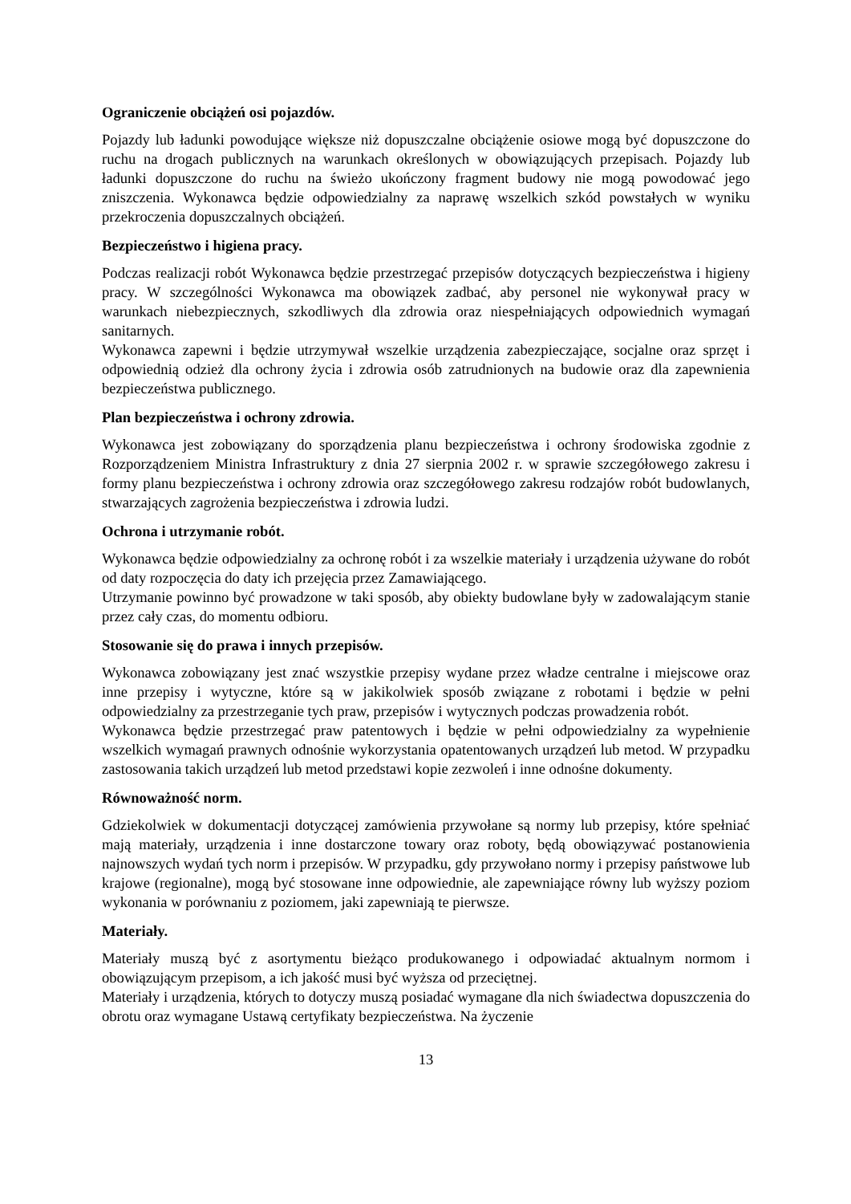Ograniczenie obciążeń osi pojazdów.
Pojazdy lub ładunki powodujące większe niż dopuszczalne obciążenie osiowe mogą być dopuszczone do ruchu na drogach publicznych na warunkach określonych w obowiązujących przepisach. Pojazdy lub ładunki dopuszczone do ruchu na świeżo ukończony fragment budowy nie mogą powodować jego zniszczenia. Wykonawca będzie odpowiedzialny za naprawę wszelkich szkód powstałych w wyniku przekroczenia dopuszczalnych obciążeń.
Bezpieczeństwo i higiena pracy.
Podczas realizacji robót Wykonawca będzie przestrzegać przepisów dotyczących bezpieczeństwa i higieny pracy. W szczególności Wykonawca ma obowiązek zadbać, aby personel nie wykonywał pracy w warunkach niebezpiecznych, szkodliwych dla zdrowia oraz niespełniających odpowiednich wymagań sanitarnych.
Wykonawca zapewni i będzie utrzymywał wszelkie urządzenia zabezpieczające, socjalne oraz sprzęt i odpowiednią odzież dla ochrony życia i zdrowia osób zatrudnionych na budowie oraz dla zapewnienia bezpieczeństwa publicznego.
Plan bezpieczeństwa i ochrony zdrowia.
Wykonawca jest zobowiązany do sporządzenia planu bezpieczeństwa i ochrony środowiska zgodnie z Rozporządzeniem Ministra Infrastruktury z dnia 27 sierpnia 2002 r. w sprawie szczegółowego zakresu i formy planu bezpieczeństwa i ochrony zdrowia oraz szczegółowego zakresu rodzajów robót budowlanych, stwarzających zagrożenia bezpieczeństwa i zdrowia ludzi.
Ochrona i utrzymanie robót.
Wykonawca będzie odpowiedzialny za ochronę robót i za wszelkie materiały i urządzenia używane do robót od daty rozpoczęcia do daty ich przejęcia przez Zamawiającego.
Utrzymanie powinno być prowadzone w taki sposób, aby obiekty budowlane były w zadowalającym stanie przez cały czas, do momentu odbioru.
Stosowanie się do prawa i innych przepisów.
Wykonawca zobowiązany jest znać wszystkie przepisy wydane przez władze centralne i miejscowe oraz inne przepisy i wytyczne, które są w jakikolwiek sposób związane z robotami i będzie w pełni odpowiedzialny za przestrzeganie tych praw, przepisów i wytycznych podczas prowadzenia robót.
Wykonawca będzie przestrzegać praw patentowych i będzie w pełni odpowiedzialny za wypełnienie wszelkich wymagań prawnych odnośnie wykorzystania opatentowanych urządzeń lub metod. W przypadku zastosowania takich urządzeń lub metod przedstawi kopie zezwoleń i inne odnośne dokumenty.
Równoważność norm.
Gdziekolwiek w dokumentacji dotyczącej zamówienia przywołane są normy lub przepisy, które spełniać mają materiały, urządzenia i inne dostarczone towary oraz roboty, będą obowiązywać postanowienia najnowszych wydań tych norm i przepisów. W przypadku, gdy przywołano normy i przepisy państwowe lub krajowe (regionalne), mogą być stosowane inne odpowiednie, ale zapewniające równy lub wyższy poziom wykonania w porównaniu z poziomem, jaki zapewniają te pierwsze.
Materiały.
Materiały muszą być z asortymentu bieżąco produkowanego i odpowiadać aktualnym normom i obowiązującym przepisom, a ich jakość musi być wyższa od przeciętnej.
Materiały i urządzenia, których to dotyczy muszą posiadać wymagane dla nich świadectwa dopuszczenia do obrotu oraz wymagane Ustawą certyfikaty bezpieczeństwa. Na życzenie
13